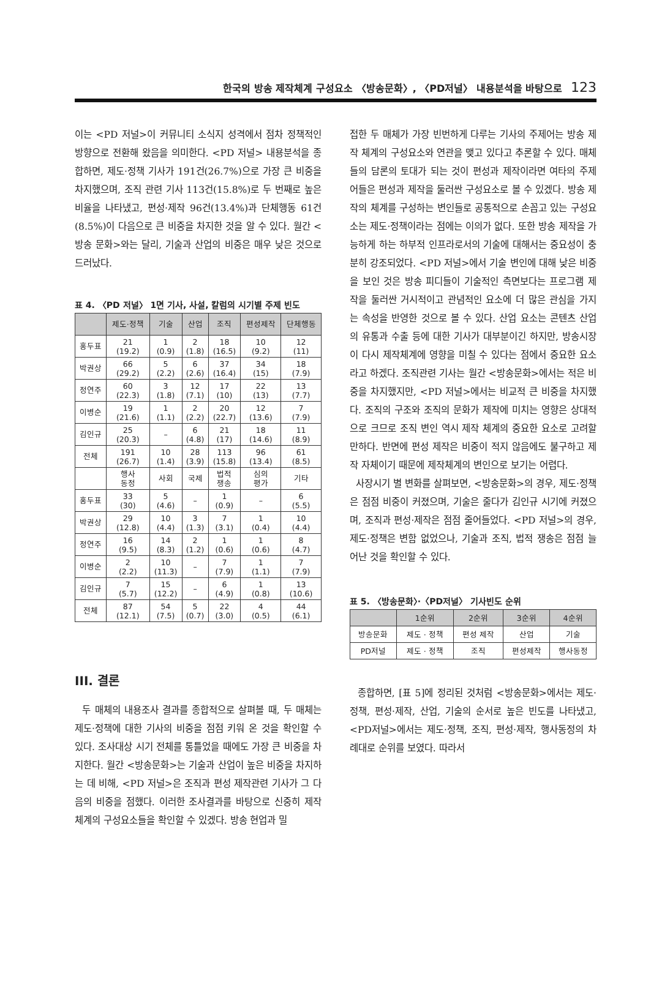한국의 방송 제작체계 구성요소 〈방송문화〉, 〈PD저널〉 내용분석을 바탕으로 123
이는 <PD 저널>이 커뮤니티 소식지 성격에서 점차 정책적인 방향으로 전환해 왔음을 의미한다. <PD 저널> 내용분석을 종합하면, 제도·정책 기사가 191건(26.7%)으로 가장 큰 비중을 차지했으며, 조직 관련 기사 113건(15.8%)로 두 번째로 높은 비율을 나타냈고, 편성·제작 96건(13.4%)과 단체행동 61건(8.5%)이 다음으로 큰 비중을 차지한 것을 알 수 있다. 월간 <방송 문화>와는 달리, 기술과 산업의 비중은 매우 낮은 것으로 드러났다.
표 4. 〈PD 저널〉 1면 기사, 사설, 칼럼의 시기별 주제 빈도
| | 제도·정책 | 기술 | 산업 | 조직 | 편성제작 | 단체행동 |
| --- | --- | --- | --- | --- | --- | --- |
| 홍두표 | 21 (19.2) | 1 (0.9) | 2 (1.8) | 18 (16.5) | 10 (9.2) | 12 (11) |
| 박권상 | 66 (29.2) | 5 (2.2) | 6 (2.6) | 37 (16.4) | 34 (15) | 18 (7.9) |
| 정연주 | 60 (22.3) | 3 (1.8) | 12 (7.1) | 17 (10) | 22 (13) | 13 (7.7) |
| 이병순 | 19 (21.6) | 1 (1.1) | 2 (2.2) | 20 (22.7) | 12 (13.6) | 7 (7.9) |
| 김인규 | 25 (20.3) | – | 6 (4.8) | 21 (17) | 18 (14.6) | 11 (8.9) |
| 전체 | 191 (26.7) | 10 (1.4) | 28 (3.9) | 113 (15.8) | 96 (13.4) | 61 (8.5) |
| | 행사 동정 | 사회 | 국제 | 법적 쟁송 | 심의 평가 | 기타 |
| 홍두표 | 33 (30) | 5 (4.6) | – | 1 (0.9) | – | 6 (5.5) |
| 박권상 | 29 (12.8) | 10 (4.4) | 3 (1.3) | 7 (3.1) | 1 (0.4) | 10 (4.4) |
| 정연주 | 16 (9.5) | 14 (8.3) | 2 (1.2) | 1 (0.6) | 1 (0.6) | 8 (4.7) |
| 이병순 | 2 (2.2) | 10 (11.3) | – | 7 (7.9) | 1 (1.1) | 7 (7.9) |
| 김인규 | 7 (5.7) | 15 (12.2) | – | 6 (4.9) | 1 (0.8) | 13 (10.6) |
| 전체 | 87 (12.1) | 54 (7.5) | 5 (0.7) | 22 (3.0) | 4 (0.5) | 44 (6.1) |
III. 결론
두 매체의 내용조사 결과를 종합적으로 살펴볼 때, 두 매체는 제도·정책에 대한 기사의 비중을 점점 키워 온 것을 확인할 수 있다. 조사대상 시기 전체를 통틀었을 때에도 가장 큰 비중을 차지한다. 월간 <방송문화>는 기술과 산업이 높은 비중을 차지하는 데 비해, <PD 저널>은 조직과 편성 제작관련 기사가 그 다음의 비중을 점했다. 이러한 조사결과를 바탕으로 신중히 제작체계의 구성요소들을 확인할 수 있겠다. 방송 현업과 밀
접한 두 매체가 가장 빈번하게 다루는 기사의 주제어는 방송 제작 체계의 구성요소와 연관을 맺고 있다고 추론할 수 있다. 매체들의 담론의 토대가 되는 것이 편성과 제작이라면 여타의 주제어들은 편성과 제작을 둘러싼 구성요소로 볼 수 있겠다. 방송 제작의 체계를 구성하는 변인들로 공통적으로 손꼽고 있는 구성요소는 제도·정책이라는 점에는 이의가 없다. 또한 방송 제작을 가능하게 하는 하부적 인프라로서의 기술에 대해서는 중요성이 충분히 강조되었다. <PD 저널>에서 기술 변인에 대해 낮은 비중을 보인 것은 방송 피디들이 기술적인 측면보다는 프로그램 제작을 둘러싼 거시적이고 관념적인 요소에 더 많은 관심을 가지는 속성을 반영한 것으로 볼 수 있다. 산업 요소는 콘텐츠 산업의 유통과 수출 등에 대한 기사가 대부분이긴 하지만, 방송시장이 다시 제작체계에 영향을 미칠 수 있다는 점에서 중요한 요소라고 하겠다. 조직관련 기사는 월간 <방송문화>에서는 적은 비중을 차지했지만, <PD 저널>에서는 비교적 큰 비중을 차지했다. 조직의 구조와 조직의 문화가 제작에 미치는 영향은 상대적으로 크므로 조직 변인 역시 제작 체계의 중요한 요소로 고려할 만하다. 반면에 편성 제작은 비중이 적지 않음에도 불구하고 제작 자체이기 때문에 제작체계의 변인으로 보기는 어렵다.
사장시기 별 변화를 살펴보면, <방송문화>의 경우, 제도·정책은 점점 비중이 커졌으며, 기술은 줄다가 김인규 시기에 커졌으며, 조직과 편성·제작은 점점 줄어들었다. <PD 저널>의 경우, 제도·정책은 변함 없었으나, 기술과 조직, 법적 쟁송은 점점 늘어난 것을 확인할 수 있다.
표 5. 〈방송문화〉·〈PD저널〉 기사빈도 순위
| | 1순위 | 2순위 | 3순위 | 4순위 |
| --- | --- | --- | --- | --- |
| 방송문화 | 제도 · 정책 | 편성 제작 | 산업 | 기술 |
| PD저널 | 제도 · 정책 | 조직 | 편성제작 | 행사동정 |
종합하면, [표 5]에 정리된 것처럼 <방송문화>에서는 제도·정책, 편성·제작, 산업, 기술의 순서로 높은 빈도를 나타냈고, <PD저널>에서는 제도·정책, 조직, 편성·제작, 행사동정의 차례대로 순위를 보였다. 따라서